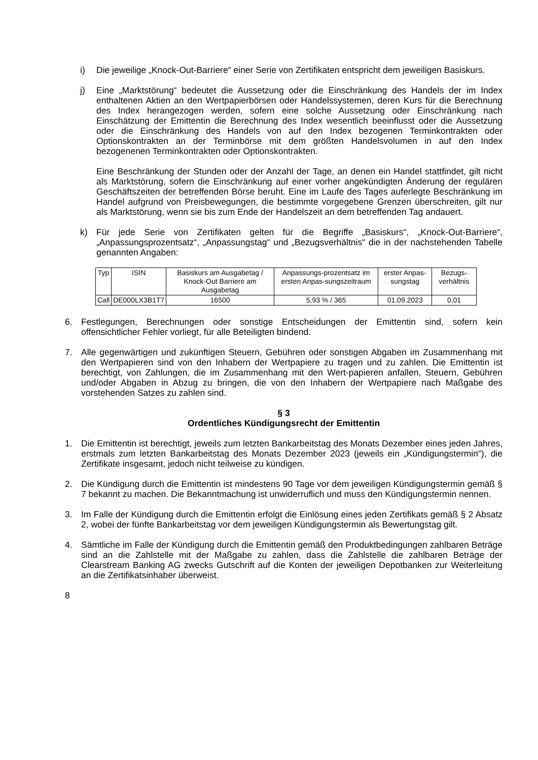i) Die jeweilige „Knock-Out-Barriere“ einer Serie von Zertifikaten entspricht dem jeweiligen Basiskurs.
j) Eine „Marktstörung“ bedeutet die Aussetzung oder die Einschränkung des Handels der im Index enthaltenen Aktien an den Wertpapierbörsen oder Handelssystemen, deren Kurs für die Berechnung des Index herangezogen werden, sofern eine solche Aussetzung oder Einschränkung nach Einschätzung der Emittentin die Berechnung des Index wesentlich beeinflusst oder die Aussetzung oder die Einschränkung des Handels von auf den Index bezogenen Terminkontrakten oder Optionskontrakten an der Terminbörse mit dem größten Handelsvolumen in auf den Index bezogenenen Terminkontrakten oder Optionskontrakten.
Eine Beschränkung der Stunden oder der Anzahl der Tage, an denen ein Handel stattfindet, gilt nicht als Marktstörung, sofern die Einschränkung auf einer vorher angekündigten Änderung der regulären Geschäftszeiten der betreffenden Börse beruht. Eine im Laufe des Tages auferlegte Beschränkung im Handel aufgrund von Preisbewegungen, die bestimmte vorgegebene Grenzen überschreiten, gilt nur als Marktstörung, wenn sie bis zum Ende der Handelszeit an dem betreffenden Tag andauert.
k) Für jede Serie von Zertifikaten gelten für die Begriffe „Basiskurs“, „Knock-Out-Barriere“, „Anpassungsprozentsatz“, „Anpassungstag“ und „Bezugsverhältnis“ die in der nachstehenden Tabelle genannten Angaben:
| Typ | ISIN | Basiskurs am Ausgabetag / Knock-Out Barriere am Ausgabetag | Anpassungs-prozentsatz im ersten Anpas-sungszeitraum | erster Anpas-sungstag | Bezugs-verhältnis |
| --- | --- | --- | --- | --- | --- |
| Call | DE000LX3B1T7 | 16500 | 5,93 % / 365 | 01.09.2023 | 0,01 |
6. Festlegungen, Berechnungen oder sonstige Entscheidungen der Emittentin sind, sofern kein offensichtlicher Fehler vorliegt, für alle Beteiligten bindend.
7. Alle gegenwärtigen und zukünftigen Steuern, Gebühren oder sonstigen Abgaben im Zusammenhang mit den Wertpapieren sind von den Inhabern der Wertpapiere zu tragen und zu zahlen. Die Emittentin ist berechtigt, von Zahlungen, die im Zusammenhang mit den Wert-papieren anfallen, Steuern, Gebühren und/oder Abgaben in Abzug zu bringen, die von den Inhabern der Wertpapiere nach Maßgabe des vorstehenden Satzes zu zahlen sind.
§ 3
Ordentliches Kündigungsrecht der Emittentin
1. Die Emittentin ist berechtigt, jeweils zum letzten Bankarbeitstag des Monats Dezember eines jeden Jahres, erstmals zum letzten Bankarbeitstag des Monats Dezember 2023 (jeweils ein „Kündigungstermin“), die Zertifikate insgesamt, jedoch nicht teilweise zu kündigen.
2. Die Kündigung durch die Emittentin ist mindestens 90 Tage vor dem jeweiligen Kündigungstermin gemäß § 7 bekannt zu machen. Die Bekanntmachung ist unwiderruflich und muss den Kündigungstermin nennen.
3. Im Falle der Kündigung durch die Emittentin erfolgt die Einlösung eines jeden Zertifikats gemäß § 2 Absatz 2, wobei der fünfte Bankarbeitstag vor dem jeweiligen Kündigungstermin als Bewertungstag gilt.
4. Sämtliche im Falle der Kündigung durch die Emittentin gemäß den Produktbedingungen zahlbaren Beträge sind an die Zahlstelle mit der Maßgabe zu zahlen, dass die Zahlstelle die zahlbaren Beträge der Clearstream Banking AG zwecks Gutschrift auf die Konten der jeweiligen Depotbanken zur Weiterleitung an die Zertifikatsinhaber überweist.
8